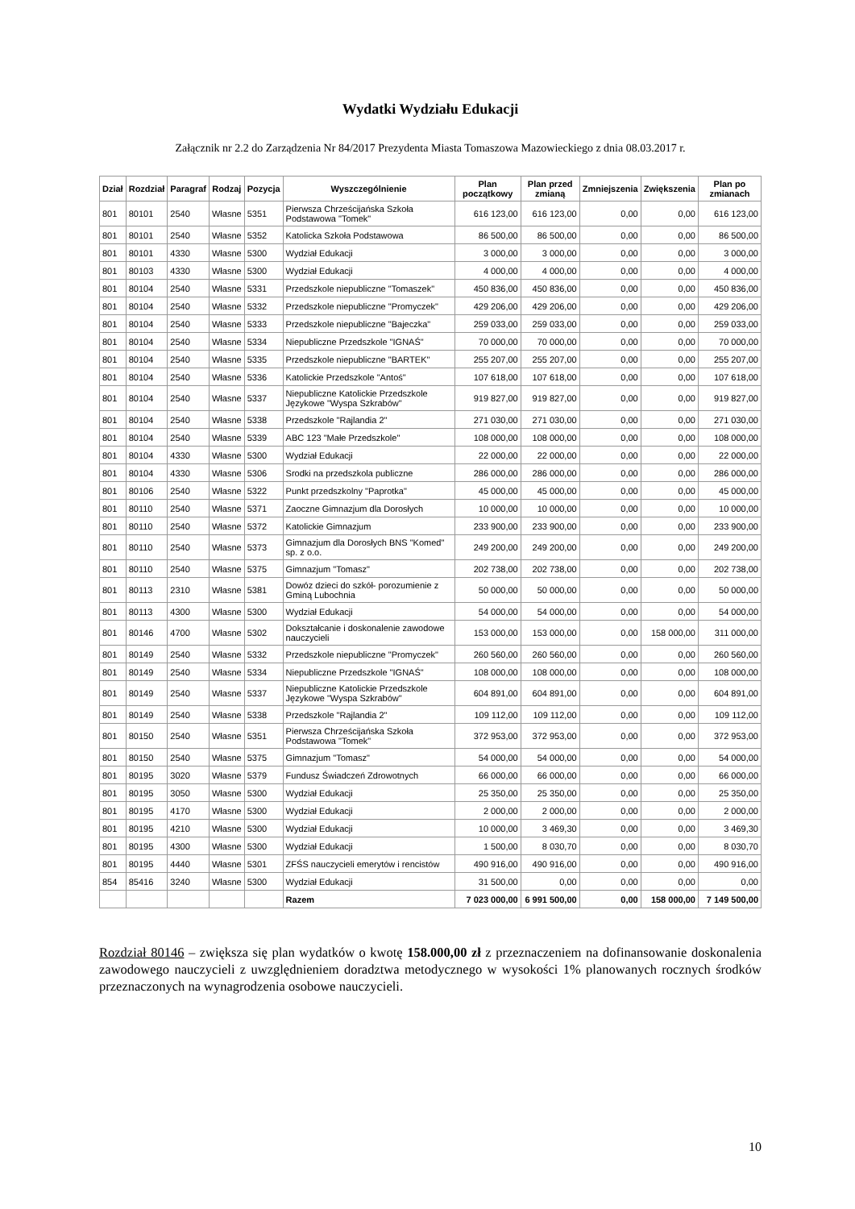Wydatki Wydziału Edukacji
Załącznik nr 2.2 do Zarządzenia Nr 84/2017 Prezydenta Miasta Tomaszowa Mazowieckiego z dnia 08.03.2017 r.
| Dział | Rozdział | Paragraf | Rodzaj | Pozycja | Wyszczególnienie | Plan początkowy | Plan przed zmianą | Zmniejszenia | Zwiększenia | Plan po zmianach |
| --- | --- | --- | --- | --- | --- | --- | --- | --- | --- | --- |
| 801 | 80101 | 2540 | Własne | 5351 | Pierwsza Chrześcijańska Szkoła Podstawowa "Tomek" | 616 123,00 | 616 123,00 | 0,00 | 0,00 | 616 123,00 |
| 801 | 80101 | 2540 | Własne | 5352 | Katolicka Szkoła Podstawowa | 86 500,00 | 86 500,00 | 0,00 | 0,00 | 86 500,00 |
| 801 | 80101 | 4330 | Własne | 5300 | Wydział Edukacji | 3 000,00 | 3 000,00 | 0,00 | 0,00 | 3 000,00 |
| 801 | 80103 | 4330 | Własne | 5300 | Wydział Edukacji | 4 000,00 | 4 000,00 | 0,00 | 0,00 | 4 000,00 |
| 801 | 80104 | 2540 | Własne | 5331 | Przedszkole niepubliczne "Tomaszek" | 450 836,00 | 450 836,00 | 0,00 | 0,00 | 450 836,00 |
| 801 | 80104 | 2540 | Własne | 5332 | Przedszkole niepubliczne "Promyczek" | 429 206,00 | 429 206,00 | 0,00 | 0,00 | 429 206,00 |
| 801 | 80104 | 2540 | Własne | 5333 | Przedszkole niepubliczne "Bajeczka" | 259 033,00 | 259 033,00 | 0,00 | 0,00 | 259 033,00 |
| 801 | 80104 | 2540 | Własne | 5334 | Niepubliczne Przedszkole "IGNAŚ" | 70 000,00 | 70 000,00 | 0,00 | 0,00 | 70 000,00 |
| 801 | 80104 | 2540 | Własne | 5335 | Przedszkole niepubliczne "BARTEK" | 255 207,00 | 255 207,00 | 0,00 | 0,00 | 255 207,00 |
| 801 | 80104 | 2540 | Własne | 5336 | Katolickie Przedszkole "Antoś" | 107 618,00 | 107 618,00 | 0,00 | 0,00 | 107 618,00 |
| 801 | 80104 | 2540 | Własne | 5337 | Niepubliczne Katolickie Przedszkole Językowe "Wyspa Szkrabów" | 919 827,00 | 919 827,00 | 0,00 | 0,00 | 919 827,00 |
| 801 | 80104 | 2540 | Własne | 5338 | Przedszkole "Rajlandia 2" | 271 030,00 | 271 030,00 | 0,00 | 0,00 | 271 030,00 |
| 801 | 80104 | 2540 | Własne | 5339 | ABC 123 "Małe Przedszkole" | 108 000,00 | 108 000,00 | 0,00 | 0,00 | 108 000,00 |
| 801 | 80104 | 4330 | Własne | 5300 | Wydział Edukacji | 22 000,00 | 22 000,00 | 0,00 | 0,00 | 22 000,00 |
| 801 | 80104 | 4330 | Własne | 5306 | Srodki na przedszkola publiczne | 286 000,00 | 286 000,00 | 0,00 | 0,00 | 286 000,00 |
| 801 | 80106 | 2540 | Własne | 5322 | Punkt przedszkolny "Paprotka" | 45 000,00 | 45 000,00 | 0,00 | 0,00 | 45 000,00 |
| 801 | 80110 | 2540 | Własne | 5371 | Zaoczne Gimnazjum dla Dorosłych | 10 000,00 | 10 000,00 | 0,00 | 0,00 | 10 000,00 |
| 801 | 80110 | 2540 | Własne | 5372 | Katolickie Gimnazjum | 233 900,00 | 233 900,00 | 0,00 | 0,00 | 233 900,00 |
| 801 | 80110 | 2540 | Własne | 5373 | Gimnazjum dla Dorosłych BNS "Komed" sp. z o.o. | 249 200,00 | 249 200,00 | 0,00 | 0,00 | 249 200,00 |
| 801 | 80110 | 2540 | Własne | 5375 | Gimnazjum "Tomasz" | 202 738,00 | 202 738,00 | 0,00 | 0,00 | 202 738,00 |
| 801 | 80113 | 2310 | Własne | 5381 | Dowóz dzieci do szkół- porozumienie z Gminą Lubochnia | 50 000,00 | 50 000,00 | 0,00 | 0,00 | 50 000,00 |
| 801 | 80113 | 4300 | Własne | 5300 | Wydział Edukacji | 54 000,00 | 54 000,00 | 0,00 | 0,00 | 54 000,00 |
| 801 | 80146 | 4700 | Własne | 5302 | Dokształcanie i doskonalenie zawodowe nauczycieli | 153 000,00 | 153 000,00 | 0,00 | 158 000,00 | 311 000,00 |
| 801 | 80149 | 2540 | Własne | 5332 | Przedszkole niepubliczne "Promyczek" | 260 560,00 | 260 560,00 | 0,00 | 0,00 | 260 560,00 |
| 801 | 80149 | 2540 | Własne | 5334 | Niepubliczne Przedszkole "IGNAŚ" | 108 000,00 | 108 000,00 | 0,00 | 0,00 | 108 000,00 |
| 801 | 80149 | 2540 | Własne | 5337 | Niepubliczne Katolickie Przedszkole Językowe "Wyspa Szkrabów" | 604 891,00 | 604 891,00 | 0,00 | 0,00 | 604 891,00 |
| 801 | 80149 | 2540 | Własne | 5338 | Przedszkole "Rajlandia 2" | 109 112,00 | 109 112,00 | 0,00 | 0,00 | 109 112,00 |
| 801 | 80150 | 2540 | Własne | 5351 | Pierwsza Chrześcijańska Szkoła Podstawowa "Tomek" | 372 953,00 | 372 953,00 | 0,00 | 0,00 | 372 953,00 |
| 801 | 80150 | 2540 | Własne | 5375 | Gimnazjum "Tomasz" | 54 000,00 | 54 000,00 | 0,00 | 0,00 | 54 000,00 |
| 801 | 80195 | 3020 | Własne | 5379 | Fundusz Świadczeń Zdrowotnych | 66 000,00 | 66 000,00 | 0,00 | 0,00 | 66 000,00 |
| 801 | 80195 | 3050 | Własne | 5300 | Wydział Edukacji | 25 350,00 | 25 350,00 | 0,00 | 0,00 | 25 350,00 |
| 801 | 80195 | 4170 | Własne | 5300 | Wydział Edukacji | 2 000,00 | 2 000,00 | 0,00 | 0,00 | 2 000,00 |
| 801 | 80195 | 4210 | Własne | 5300 | Wydział Edukacji | 10 000,00 | 3 469,30 | 0,00 | 0,00 | 3 469,30 |
| 801 | 80195 | 4300 | Własne | 5300 | Wydział Edukacji | 1 500,00 | 8 030,70 | 0,00 | 0,00 | 8 030,70 |
| 801 | 80195 | 4440 | Własne | 5301 | ZFŚS nauczycieli emerytów i rencistów | 490 916,00 | 490 916,00 | 0,00 | 0,00 | 490 916,00 |
| 854 | 85416 | 3240 | Własne | 5300 | Wydział Edukacji | 31 500,00 | 0,00 | 0,00 | 0,00 | 0,00 |
| | | | | | Razem | 7 023 000,00 | 6 991 500,00 | 0,00 | 158 000,00 | 7 149 500,00 |
Rozdział 80146 – zwiększa się plan wydatków o kwotę 158.000,00 zł z przeznaczeniem na dofinansowanie doskonalenia zawodowego nauczycieli z uwzględnieniem doradztwa metodycznego w wysokości 1% planowanych rocznych środków przeznaczonych na wynagrodzenia osobowe nauczycieli.
10